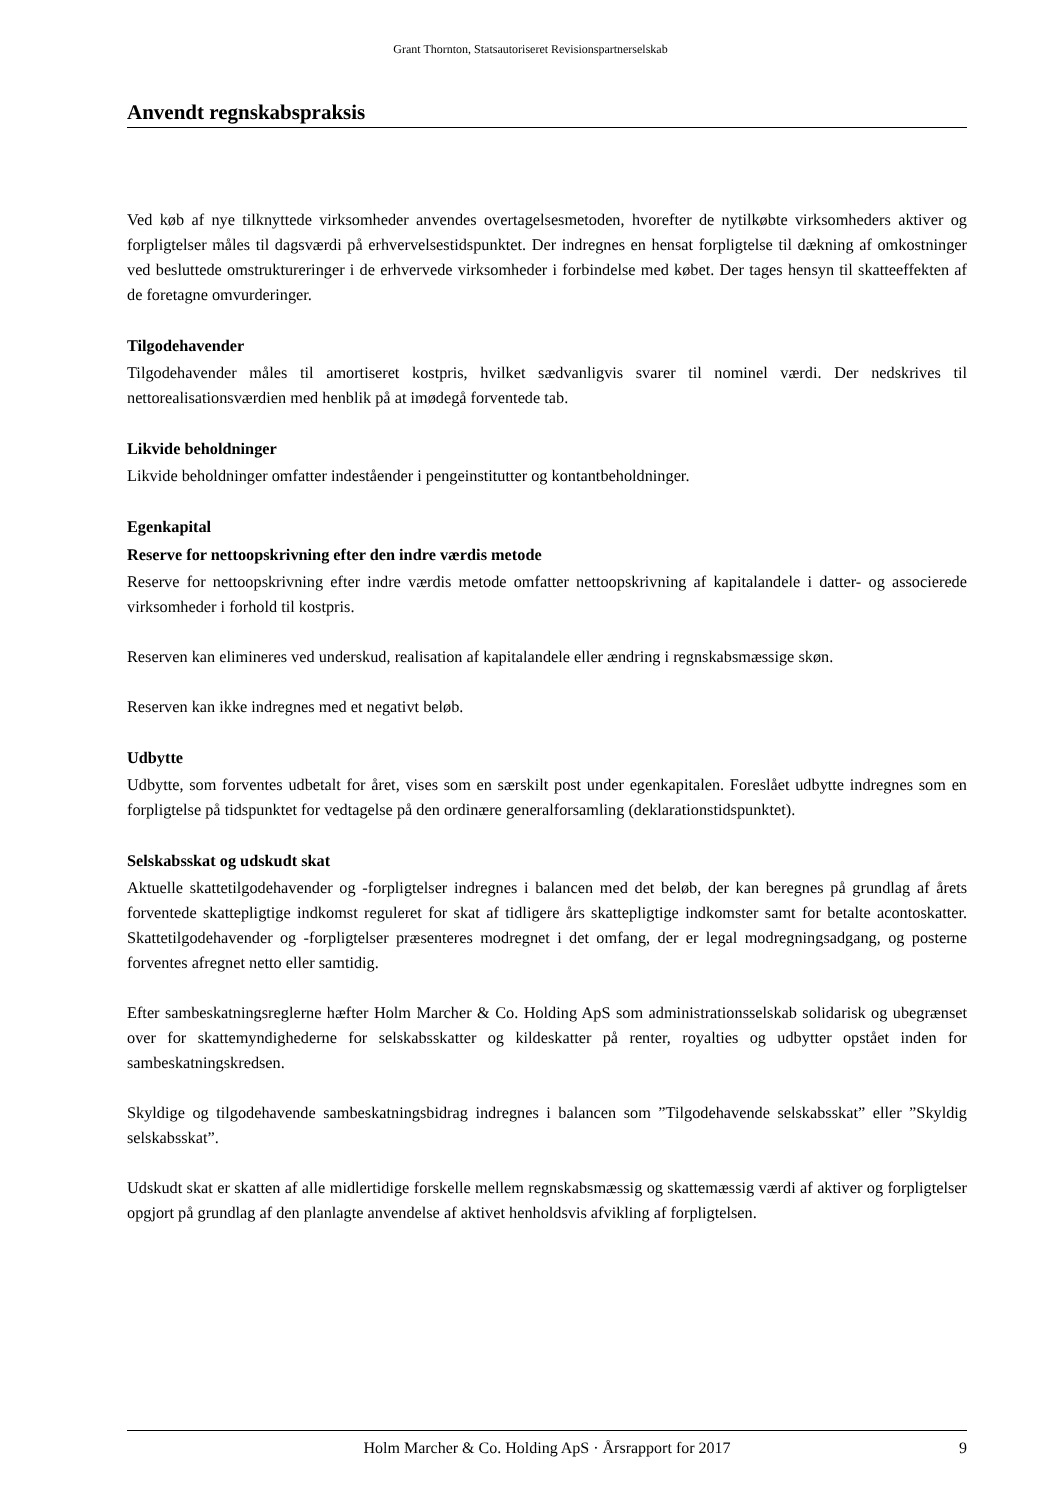Grant Thornton, Statsautoriseret Revisionspartnerselskab
Anvendt regnskabspraksis
Ved køb af nye tilknyttede virksomheder anvendes overtagelsesmetoden, hvorefter de nytilkøbte virksomheders aktiver og forpligtelser måles til dagsværdi på erhvervelsestidspunktet. Der indregnes en hensat forpligtelse til dækning af omkostninger ved besluttede omstruktureringer i de erhvervede virksomheder i forbindelse med købet. Der tages hensyn til skatteeffekten af de foretagne omvurderinger.
Tilgodehavender
Tilgodehavender måles til amortiseret kostpris, hvilket sædvanligvis svarer til nominel værdi. Der nedskrives til nettorealisationsværdien med henblik på at imødegå forventede tab.
Likvide beholdninger
Likvide beholdninger omfatter indeståender i pengeinstitutter og kontantbeholdninger.
Egenkapital
Reserve for nettoopskrivning efter den indre værdis metode
Reserve for nettoopskrivning efter indre værdis metode omfatter nettoopskrivning af kapitalandele i datter- og associerede virksomheder i forhold til kostpris.
Reserven kan elimineres ved underskud, realisation af kapitalandele eller ændring i regnskabsmæssige skøn.
Reserven kan ikke indregnes med et negativt beløb.
Udbytte
Udbytte, som forventes udbetalt for året, vises som en særskilt post under egenkapitalen. Foreslået udbytte indregnes som en forpligtelse på tidspunktet for vedtagelse på den ordinære generalforsamling (deklarationstidspunktet).
Selskabsskat og udskudt skat
Aktuelle skattetilgodehavender og -forpligtelser indregnes i balancen med det beløb, der kan beregnes på grundlag af årets forventede skattepligtige indkomst reguleret for skat af tidligere års skattepligtige indkomster samt for betalte acontoskatter. Skattetilgodehavender og -forpligtelser præsenteres modregnet i det omfang, der er legal modregningsadgang, og posterne forventes afregnet netto eller samtidig.
Efter sambeskatningsreglerne hæfter Holm Marcher & Co. Holding ApS som administrationsselskab solidarisk og ubegrænset over for skattemyndighederne for selskabsskatter og kildeskatter på renter, royalties og udbytter opstået inden for sambeskatningskredsen.
Skyldige og tilgodehavende sambeskatningsbidrag indregnes i balancen som ”Tilgodehavende selskabsskat” eller ”Skyldig selskabsskat”.
Udskudt skat er skatten af alle midlertidige forskelle mellem regnskabsmæssig og skattemæssig værdi af aktiver og forpligtelser opgjort på grundlag af den planlagte anvendelse af aktivet henholdsvis afvikling af forpligtelsen.
Holm Marcher & Co. Holding ApS · Årsrapport for 2017 9